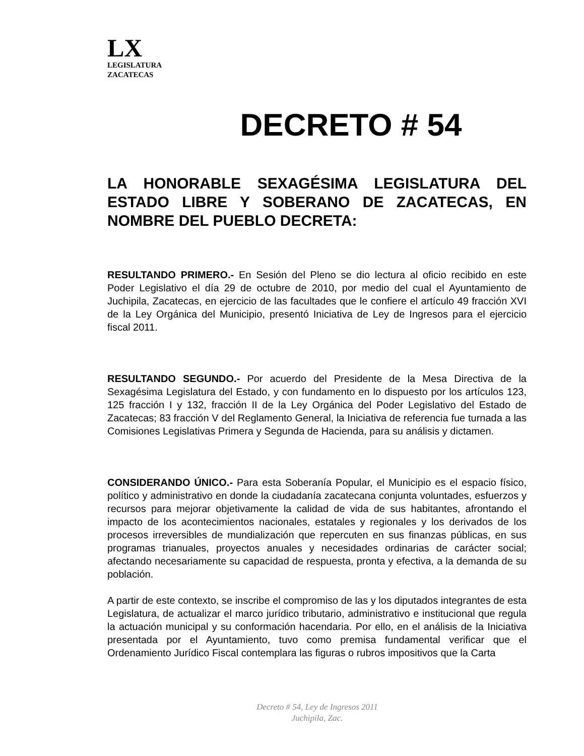LX
LEGISLATURA
ZACATECAS
DECRETO # 54
LA HONORABLE SEXAGÉSIMA LEGISLATURA DEL ESTADO LIBRE Y SOBERANO DE ZACATECAS, EN NOMBRE DEL PUEBLO DECRETA:
RESULTANDO PRIMERO.- En Sesión del Pleno se dio lectura al oficio recibido en este Poder Legislativo el día 29 de octubre de 2010, por medio del cual el Ayuntamiento de Juchipila, Zacatecas, en ejercicio de las facultades que le confiere el artículo 49 fracción XVI de la Ley Orgánica del Municipio, presentó Iniciativa de Ley de Ingresos para el ejercicio fiscal 2011.
RESULTANDO SEGUNDO.- Por acuerdo del Presidente de la Mesa Directiva de la Sexagésima Legislatura del Estado, y con fundamento en lo dispuesto por los artículos 123, 125 fracción I y 132, fracción II de la Ley Orgánica del Poder Legislativo del Estado de Zacatecas; 83 fracción V del Reglamento General, la Iniciativa de referencia fue turnada a las Comisiones Legislativas Primera y Segunda de Hacienda, para su análisis y dictamen.
CONSIDERANDO ÚNICO.- Para esta Soberanía Popular, el Municipio es el espacio físico, político y administrativo en donde la ciudadanía zacatecana conjunta voluntades, esfuerzos y recursos para mejorar objetivamente la calidad de vida de sus habitantes, afrontando el impacto de los acontecimientos nacionales, estatales y regionales y los derivados de los procesos irreversibles de mundialización que repercuten en sus finanzas públicas, en sus programas trianuales, proyectos anuales y necesidades ordinarias de carácter social; afectando necesariamente su capacidad de respuesta, pronta y efectiva, a la demanda de su población.
A partir de este contexto, se inscribe el compromiso de las y los diputados integrantes de esta Legislatura, de actualizar el marco jurídico tributario, administrativo e institucional que regula la actuación municipal y su conformación hacendaria. Por ello, en el análisis de la Iniciativa presentada por el Ayuntamiento, tuvo como premisa fundamental verificar que el Ordenamiento Jurídico Fiscal contemplara las figuras o rubros impositivos que la Carta
Decreto # 54, Ley de Ingresos 2011
Juchipila, Zac.